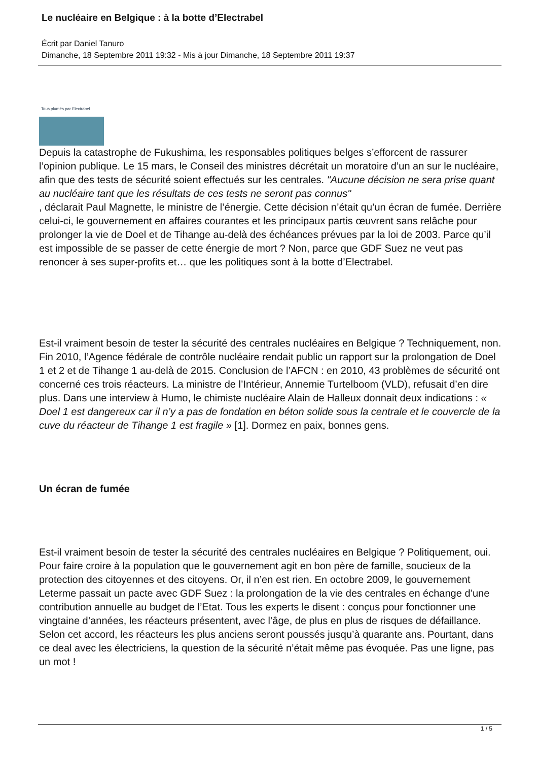Le nucléaire en Belgique : à la botte d’Electrabel
Écrit par Daniel Tanuro
Dimanche, 18 Septembre 2011 19:32 - Mis à jour Dimanche, 18 Septembre 2011 19:37
Tous plumés par Electrabel
Depuis la catastrophe de Fukushima, les responsables politiques belges s’efforcent de rassurer l’opinion publique. Le 15 mars, le Conseil des ministres décrétait un moratoire d’un an sur le nucléaire, afin que des tests de sécurité soient effectués sur les centrales. "Aucune décision ne sera prise quant au nucléaire tant que les résultats de ces tests ne seront pas connus"
, déclarait Paul Magnette, le ministre de l’énergie. Cette décision n’était qu’un écran de fumée. Derrière celui-ci, le gouvernement en affaires courantes et les principaux partis œuvrent sans relâche pour prolonger la vie de Doel et de Tihange au-delà des échéances prévues par la loi de 2003. Parce qu’il est impossible de se passer de cette énergie de mort ? Non, parce que GDF Suez ne veut pas renoncer à ses super-profits et… que les politiques sont à la botte d’Electrabel.
Est-il vraiment besoin de tester la sécurité des centrales nucléaires en Belgique ? Techniquement, non. Fin 2010, l’Agence fédérale de contrôle nucléaire rendait public un rapport sur la prolongation de Doel 1 et 2 et de Tihange 1 au-delà de 2015. Conclusion de l’AFCN : en 2010, 43 problèmes de sécurité ont concerné ces trois réacteurs. La ministre de l’Intérieur, Annemie Turtelboom (VLD), refusait d’en dire plus. Dans une interview à Humo, le chimiste nucléaire Alain de Halleux donnait deux indications : « Doel 1 est dangereux car il n’y a pas de fondation en béton solide sous la centrale et le couvercle de la cuve du réacteur de Tihange 1 est fragile » [1]. Dormez en paix, bonnes gens.
Un écran de fumée
Est-il vraiment besoin de tester la sécurité des centrales nucléaires en Belgique ? Politiquement, oui. Pour faire croire à la population que le gouvernement agit en bon père de famille, soucieux de la protection des citoyennes et des citoyens. Or, il n’en est rien. En octobre 2009, le gouvernement Leterme passait un pacte avec GDF Suez : la prolongation de la vie des centrales en échange d’une contribution annuelle au budget de l’Etat. Tous les experts le disent : conçus pour fonctionner une vingtaine d’années, les réacteurs présentent, avec l’âge, de plus en plus de risques de défaillance. Selon cet accord, les réacteurs les plus anciens seront poussés jusqu’à quarante ans. Pourtant, dans ce deal avec les électriciens, la question de la sécurité n’était même pas évoquée. Pas une ligne, pas un mot !
1 / 5